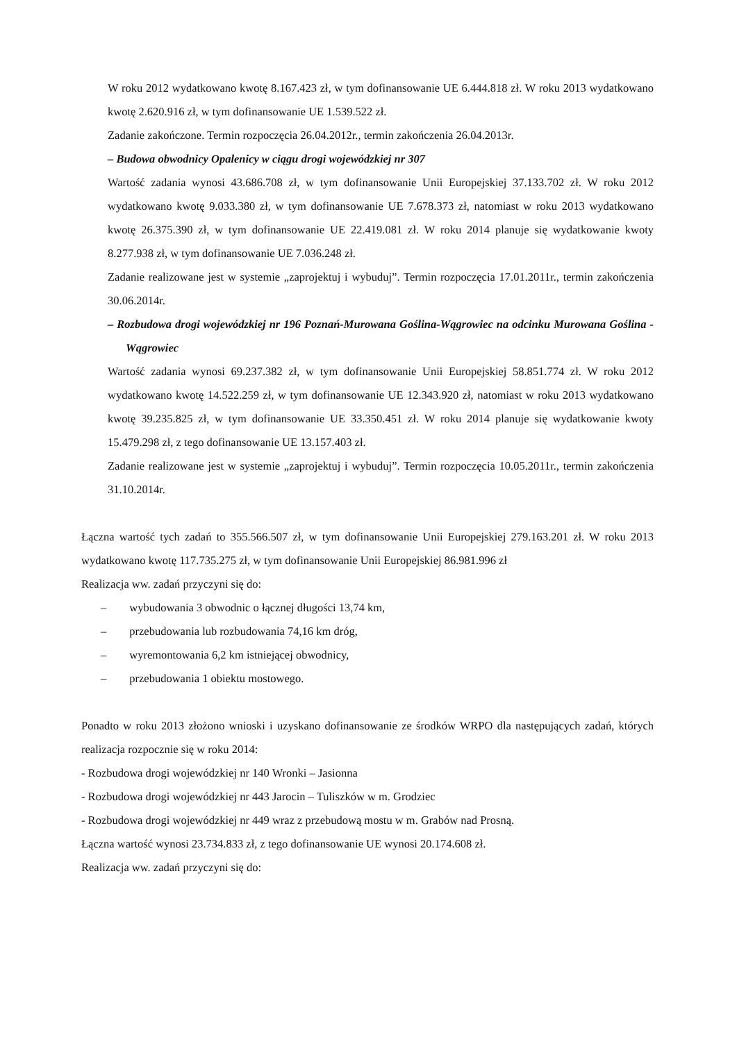W roku 2012 wydatkowano kwotę 8.167.423 zł, w tym dofinansowanie UE 6.444.818 zł. W roku 2013 wydatkowano kwotę 2.620.916 zł, w tym dofinansowanie UE 1.539.522 zł.
Zadanie zakończone. Termin rozpoczęcia 26.04.2012r., termin zakończenia 26.04.2013r.
– Budowa obwodnicy Opalenicy w ciągu drogi wojewódzkiej nr 307
Wartość zadania wynosi 43.686.708 zł, w tym dofinansowanie Unii Europejskiej 37.133.702 zł. W roku 2012 wydatkowano kwotę 9.033.380 zł, w tym dofinansowanie UE 7.678.373 zł, natomiast w roku 2013 wydatkowano kwotę 26.375.390 zł, w tym dofinansowanie UE 22.419.081 zł. W roku 2014 planuje się wydatkowanie kwoty 8.277.938 zł, w tym dofinansowanie UE 7.036.248 zł.
Zadanie realizowane jest w systemie „zaprojektuj i wybuduj”. Termin rozpoczęcia 17.01.2011r., termin zakończenia 30.06.2014r.
– Rozbudowa drogi wojewódzkiej nr 196 Poznań-Murowana Goślina-Wągrowiec na odcinku Murowana Goślina - Wągrowiec
Wartość zadania wynosi 69.237.382 zł, w tym dofinansowanie Unii Europejskiej 58.851.774 zł. W roku 2012 wydatkowano kwotę 14.522.259 zł, w tym dofinansowanie UE 12.343.920 zł, natomiast w roku 2013 wydatkowano kwotę 39.235.825 zł, w tym dofinansowanie UE 33.350.451 zł. W roku 2014 planuje się wydatkowanie kwoty 15.479.298 zł, z tego dofinansowanie UE 13.157.403 zł.
Zadanie realizowane jest w systemie „zaprojektuj i wybuduj”. Termin rozpoczęcia 10.05.2011r., termin zakończenia 31.10.2014r.
Łączna wartość tych zadań to 355.566.507 zł, w tym dofinansowanie Unii Europejskiej 279.163.201 zł. W roku 2013 wydatkowano kwotę 117.735.275 zł, w tym dofinansowanie Unii Europejskiej 86.981.996 zł
Realizacja ww. zadań przyczyni się do:
– wybudowania 3 obwodnic o łącznej długości 13,74 km,
– przebudowania lub rozbudowania 74,16 km dróg,
– wyremontowania 6,2 km istniejącej obwodnicy,
– przebudowania 1 obiektu mostowego.
Ponadto w roku 2013 złożono wnioski i uzyskano dofinansowanie ze środków WRPO dla następujących zadań, których realizacja rozpocznie się w roku 2014:
- Rozbudowa drogi wojewódzkiej nr 140 Wronki – Jasionna
- Rozbudowa drogi wojewódzkiej nr 443 Jarocin – Tuliszków w m. Grodziec
- Rozbudowa drogi wojewódzkiej nr 449 wraz z przebudową mostu w m. Grabów nad Prosną.
Łączna wartość wynosi 23.734.833 zł, z tego dofinansowanie UE wynosi 20.174.608 zł.
Realizacja ww. zadań przyczyni się do: